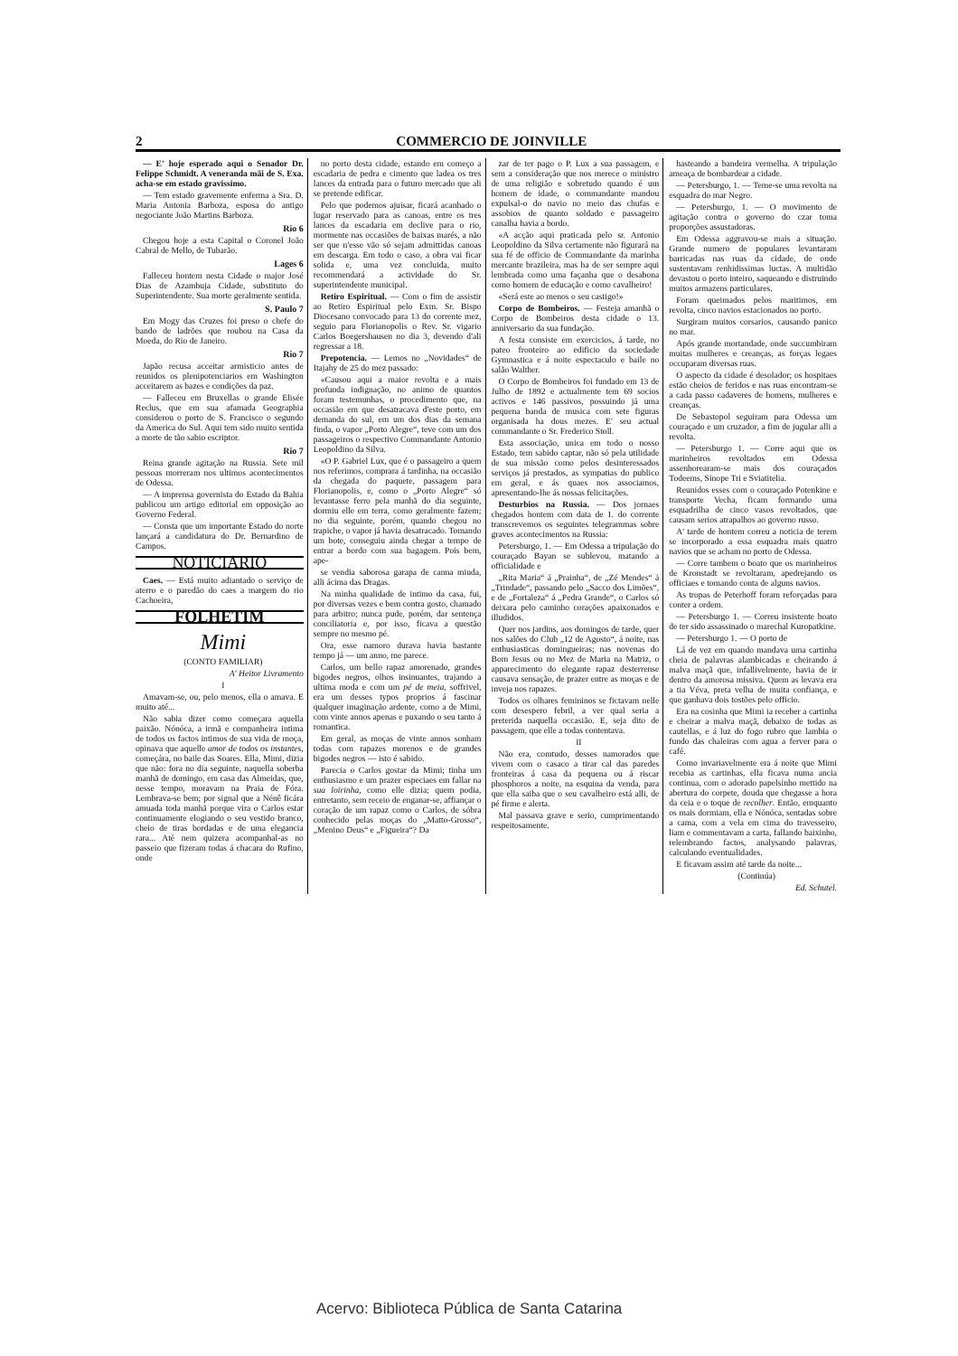2 COMMERCIO DE JOINVILLE
— E' hoje esperado aqui o Senador Dr. Felippe Schmidt. A veneranda mãi de S. Exa. acha-se em estado gravissimo.
— Tem estado gravemente enferma a Sra. D. Maria Antonia Barboza, esposa do antigo negociante João Martins Barboza.
Rio 6
Chegou hoje a esta Capital o Coronel João Cabral de Mello, de Tubarão.
Lages 6
Falleceu hontem nesta Cidade o major José Dias de Azambuja Cidade, substituto do Superintendente. Sua morte geralmente sentida.
S. Paulo 7
Em Mogy das Cruzes foi preso o chefe do bando de ladrões que roubou na Casa da Moeda, do Rio de Janeiro.
Rio 7
Japão recusa acceitar armisticio antes de reunidos os plenipotenciarios em Washington acceitarem as bazes e condições da paz.
— Falleceu em Bruxellas o grande Elisée Reclus, que em sua afamada Geographia considerou o porto de S. Francisco o segundo da America do Sul. Aqui tem sido muito sentida a morte de tão sabio escriptor.
Rio 7
Reina grande agitação na Russia. Sete mil pessoas morreram nos ultimos acontecimentos de Odessa.
— A imprensa governista do Estado da Bahia publicou um artigo editorial em opposição ao Governo Federal.
— Consta que um importante Estado do norte lançará a candidatura do Dr. Bernardino de Campos.
NOTICIARIO
Caes. — Está muito adiantado o serviço de aterro e o paredão do caes a margem do rio Cachoeira,
FOLHETIM
Mimi
(CONTO FAMILIAR)
A' Heitor Livramento
I
Amavam-se, ou, pelo menos, ella o amava. E muito até...
Não sabia dizer como começara aquella paixão. Nónóca, a irmã e companheira intima de todos os factos intimos de sua vida de moça, opinava que aquelle amor de todos os instantes, começára, no baile das Soares. Ella, Mimi, dizia que não: fora no dia seguinte, naquella soberba manhã de domingo, em casa das Almeidas, que, nesse tempo, moravam na Praia de Fóra. Lembrava-se bem; por signal que a Nénê ficára amuada toda manhã porque vira o Carlos estar continuamente elogiando o seu vestido branco, cheio de tiras bordadas e de uma elegancia rara... Até nem quizera acompanhal-as no passeio que fizeram todas á chacara do Rufino, onde
no porto desta cidade, estando em começo a escadaria de pedra e cimento que ladea os tres lances da entrada para o futuro mercado que ali se pretende edificar.
Pelo que podemos ajuisar, ficará acanhado o lugar reservado para as canoas, entre os tres lances da escadaria em declive para o rio, mormente nas occasiões de baixas marés, a não ser que n'esse vão só sejam admittidas canoas em descarga. Em todo o caso, a obra vai ficar solida e, uma vez concluida, muito recommendará a actividade do Sr. superintendente municipal.
Retiro Espiritual. — Com o fim de assistir ao Retiro Espiritual pelo Exm. Sr. Bispo Diocesano convocado para 13 do corrente mez, seguio para Florianopolis o Rev. Sr. vigario Carlos Boegershausen no dia 3, devendo d'ali regressar a 18.
Prepotencia. — Lemos no „Novidades“ de Itajahy de 25 do mez passado:
«Causou aqui a maior revolta e a mais profunda indignação, no animo de quantos foram testemunhas, o procedimento que, na occasião em que desatracava d'este porto, em demanda do sul, em um dos dias da semana finda, o vapor „Porto Alegre“, teve com um dos passageiros o respectivo Commandante Antonio Leopoldino da Silva.
«O P. Gabriel Lux, que é o passageiro a quem nos referimos, comprara á tardinha, na occasião da chegada do paquete, passagem para Florianopolis, e, como o „Porto Alegre“ só levantasse ferro pela manhã do dia seguinte, dormiu elle em terra, como geralmente fazem; no dia seguinte, porém, quando chegou no trapiche, o vapor já havia desatracado. Tomando um bote, conseguiu ainda chegar a tempo de entrar a bordo com sua bagagem. Pois bem, ape-
se vendia saborosa garapa de canna miuda, alli ácima das Dragas.
Na minha qualidade de intimo da casa, fui, por diversas vezes e bem contra gosto, chamado para arbitro; nunca pude, porém, dar sentença conciliatoria e, por isso, ficava a questão sempre no mesmo pé.
Ora, esse namoro durava havia bastante tempo já — um anno, me parece.
Carlos, um bello rapaz amorenado, grandes bigodes negros, olhos insinuantes, trajando a ultima moda e com um pé de meia, soffrivel, era um desses typos proprios á fascinar qualquer imaginação ardente, como a de Mimi, com vinte annos apenas e puxando o seu tanto á romantica.
Em geral, as moças de vinte annos sonham todas com rapazes morenos e de grandes bigodes negros — isto é sabido.
Parecia o Carlos gostar da Mimi; tinha um enthusiasmo e um prazer especiaes em fallar na sua loirinha, como elle dizia; quem podia, entretanto, sem receio de enganar-se, affiançar o coração de um rapaz como o Carlos, de sóbra conhecido pelas moças do „Matto-Grosso“, „Menino Deus“ e „Figueira“? Da
zar de ter pago o P. Lux a sua passagem, e sem a consideração que nos merece o ministro de uma religião e sobretudo quando é um homem de idade, o commandante mandou expulsal-o do navio no meio das chufas e assobios de quanto soldado e passageiro canalha havia a bordo.
«A acção aqui praticada pelo sr. Antonio Leopoldino da Silva certamente não figurará na sua fé de officio de Commandante da marinha mercante brazileira, mas ha de ser sempre aqui lembrada como uma façanha que o desabona como homem de educação e como cavalheiro!
«Será este ao menos o seu castigo!»
Corpo de Bombeiros. — Festeja amanhã o Corpo de Bombeiros desta cidade o 13. anniversario da sua fundação.
A festa consiste em exercicios, á tarde, no pateo fronteiro ao edificio da sociedade Gymnastica e á noite espectaculo e baile no salão Walther.
O Corpo de Bombeiros foi fundado em 13 de Julho de 1892 e actualmente tem 69 socios activos e 146 passivos, possuindo já uma pequena banda de musica com sete figuras organisada ha dous mezes. E' seu actual commandante o Sr. Frederico Stoll.
Esta associação, unica em todo o nosso Estado, tem sabido captar, não só pela utilidade de sua missão como pelos desinteressados serviços já prestados, as sympatias do publico em geral, e ás quaes nos associamos, apresentando-lhe ás nossas felicitações.
Desturbios na Russia. — Dos jornaes chegados hontem com data de 1. do corrente transcrevemos os seguintes telegrammas sobre graves acontecimentos na Russia:
Petersburgo, 1. — Em Odessa a tripulação do couraçado Bayan se sublevou, matando a officialidade e
„Rita Maria“ á „Prainha“, de „Zé Mendes“ á „Trindade“, passando pelo „Sacco dos Limões“, e de „Fortaleza“ á „Pedra Grande“, o Carlos só deixara pelo caminho corações apaixonados e illudidos.
Quer nos jardins, aos domingos de tarde, quer nos salões do Club „12 de Agosto“, á noite, nas enthusiasticas domingueiras; nas novenas do Bom Jesus ou no Mez de Maria na Matriz, o apparecimento do elegante rapaz desterrense causava sensação, de prazer entre as moças e de inveja nos rapazes.
Todos os olhares femininos se fictavam nelle com desespero febril, a ver qual seria a preterida naquella occasião. E, seja dito de passagem, que elle a todas contentava.
II
Não era, comtudo, desses namorados que vivem com o casaco a tirar cal das paredes fronteiras á casa da pequena ou á riscar phosphoros a noite, na esquina da venda, para que ella saiba que o seu cavalheiro está alli, de pé firme e alerta.
Mal passava grave e serio, cumprimentando respeitosamente.
hasteando a bandeira vermelha. A tripulação ameaça de bombardear a cidade.
— Petersburgo, 1. — Teme-se uma revolta na esquadra do mar Negro.
— Petersburgo, 1. — O movimento de agitação contra o governo do czar toma proporções assustadoras.
Em Odessa aggravou-se mais a situação. Grande numero de populares levantaram barricadas nas ruas da cidade, de onde sustentavam renhidissimas luctas. A multidão devastou o porto inteiro, saqueando e distruindo muitos armazens particulares.
Foram queimados pelos maritimos, em revolta, cinco navios estacionados no porto.
Surgiram muitos corsarios, causando panico no mar.
Após grande mortandade, onde succumbiram muitas mulheres e creanças, as forças legaes occuparam diversas ruas.
O aspecto da cidade é desolador; os hospitaes estão cheios de feridos e nas ruas encontram-se a cada passo cadaveres de homens, mulheres e creanças.
De Sebastopol seguiram para Odessa um couraçado e um cruzador, a fim de jugular alli a revolta.
— Petersburgo 1. — Corre aqui que os marinheiros revoltados em Odessa assenhorearam-se mais dos couraçados Todeems, Sinope Tri e Sviatitelia.
Reunidos esses com o couraçado Potenkine e transporte Vecha, ficam formando uma esquadrilha de cinco vasos revoltados, que causam serios atrapalhos ao governo russo.
A' tarde de hontem correu a noticia de terem se incorporado a essa esquadra mais quatro navios que se acham no porto de Odessa.
— Corre tambem o boato que os marinheiros de Kronstadt se revoltaram, apedrejando os officiaes e tomando conta de alguns navios.
As tropas de Peterhoff foram reforçadas para conter a ordem.
— Petersburgo 1. — Correu insistente boato de ter sido assassinado o marechal Kuropatkine.
— Petersburgo 1. — O porto de
Lá de vez em quando mandava uma cartinha cheia de palavras alambicadas e cheirando á malva maçã que, infallivelmente, havia de ir dentro da amorosa missiva. Quem as levava era a tia Véva, preta velha de muita confiança, e que ganhava dois tostões pelo officio.
Era na cosinha que Mimi ia receber a cartinha e cheirar a malva maçã, debaixo de todas as cautellas, e á luz do fogo rubro que lambia o fundo das chaleiras com agua a ferver para o café.
Como invariavelmente era á noite que Mimi recebia as cartinhas, ella ficava numa ancia continua, com o adorado papelsinho mettido na abertura do corpete, doudа que chegasse a hora da ceia e o toque de recolher. Então, emquanto os mais dormiam, ella e Nónóca, sentadas sobre a cama, com a vela em cima do travesseiro, liam e commentavam a carta, fallando baixinho, relembrando factos, analysando palavras, calculando eventualidades.
E ficavam assim até tarde da noite...
(Continúa)
Ed. Schutel.
Acervo: Biblioteca Pública de Santa Catarina